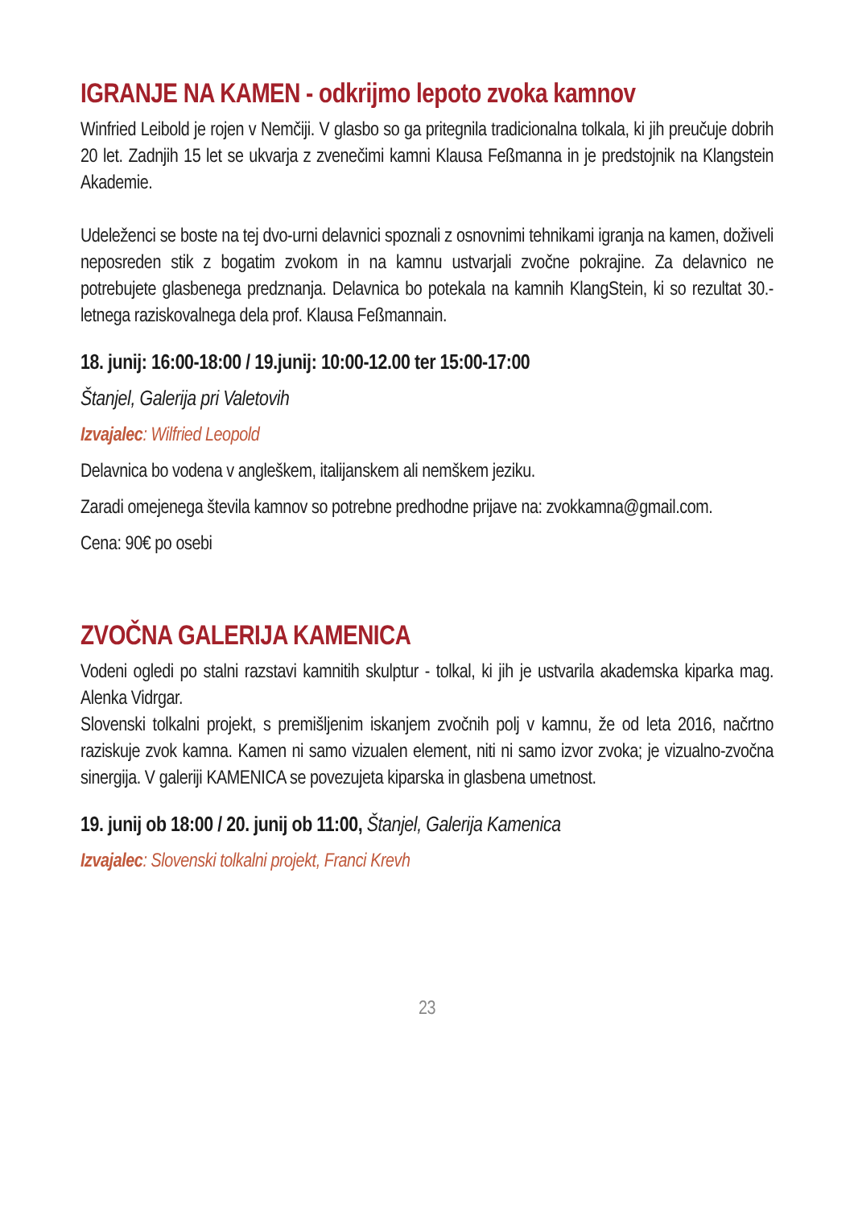IGRANJE NA KAMEN - odkrijmo lepoto zvoka kamnov
Winfried Leibold je rojen v Nemčiji. V glasbo so ga pritegnila tradicionalna tolkala, ki jih preučuje dobrih 20 let. Zadnjih 15 let se ukvarja z zvenečimi kamni Klausa Feßmanna in je predstojnik na Klangstein Akademie.
Udeleženci se boste na tej dvo-urni delavnici spoznali z osnovnimi tehnikami igranja na kamen, doživeli neposreden stik z bogatim zvokom in na kamnu ustvarjali zvočne pokrajine. Za delavnico ne potrebujete glasbenega predznanja. Delavnica bo potekala na kamnih KlangStein, ki so rezultat 30.-letnega raziskovalnega dela prof. Klausa Feßmannain.
18. junij: 16:00-18:00 / 19.junij: 10:00-12.00 ter 15:00-17:00
Štanjel, Galerija pri Valetovih
Izvajalec: Wilfried Leopold
Delavnica bo vodena v angleškem, italijanskem ali nemškem jeziku.
Zaradi omejenega števila kamnov so potrebne predhodne prijave na: zvokkamna@gmail.com.
Cena: 90€ po osebi
ZVOČNA GALERIJA KAMENICA
Vodeni ogledi po stalni razstavi kamnitih skulptur - tolkal, ki jih je ustvarila akademska kiparka mag. Alenka Vidrgar.
Slovenski tolkalni projekt, s premišljenim iskanjem zvočnih polj v kamnu, že od leta 2016, načrtno raziskuje zvok kamna. Kamen ni samo vizualen element, niti ni samo izvor zvoka; je vizualno-zvočna sinergija. V galeriji KAMENICA se povezujeta kiparska in glasbena umetnost.
19. junij ob 18:00 / 20. junij ob 11:00, Štanjel, Galerija Kamenica
Izvajalec: Slovenski tolkalni projekt, Franci Krevh
23